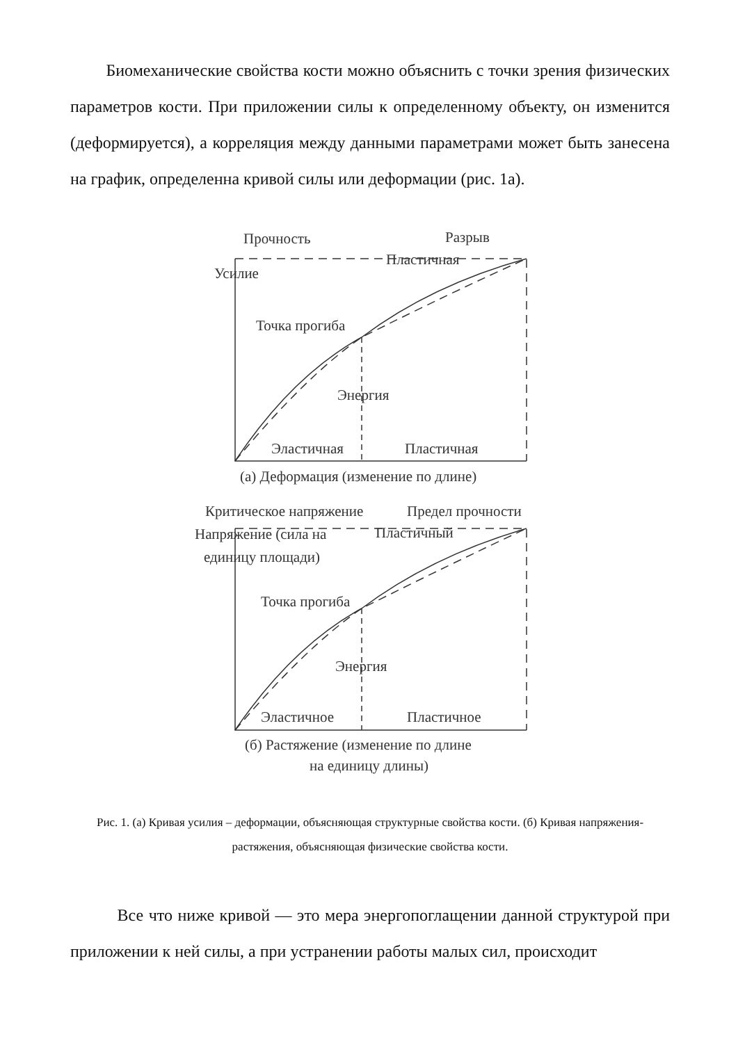Биомеханические свойства кости можно объяснить с точки зрения физических параметров кости. При приложении силы к определенному объекту, он изменится (деформируется), а корреляция между данными параметрами может быть занесена на график, определенна кривой силы или деформации (рис. 1а).
Прочность
Разрыв
Пластичная
Усилие
Точка прогиба
Энергия
Эластичная
Пластичная
(а) Деформация (изменение по длине)
Критическое напряжение
Предел прочности
Напряжение (сила на
Пластичный
единицу площади)
Точка прогиба
Энергия
Эластичное
Пластичное
(б) Растяжение (изменение по длине
на единицу длины)
Рис. 1. (а) Кривая усилия – деформации, объясняющая структурные свойства кости. (б) Кривая напряжения-растяжения, объясняющая физические свойства кости.
Все что ниже кривой — это мера энергопоглащении данной структурой при приложении к ней силы, а при устранении работы малых сил, происходит